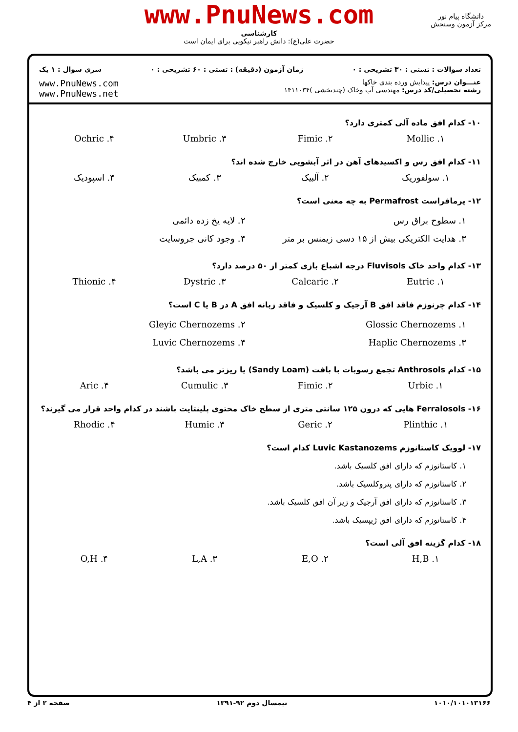www.PnuNews.com
کارشناسی
حضرت علی(ع): دانش راهبر نیکویی برای ایمان است
دانشگاه پیام نور
مرکز آزمون وسنجش
تعداد سوالات : تستی : ۳۰ تشریحی : ۰ زمان آزمون (دقیقه) : تستی : ۶۰ تشریحی : ۰ سری سوال : ۱ یک
عنـــوان درس: پیدایش ورده بندی خاکها
رشته تحصیلی/کد درس: مهندسی آب وخاک (چندبخشی )۱۴۱۱۰۳۴
www.PnuNews.com
www.PnuNews.net
۱۰- کدام افق ماده آلی کمتری دارد؟
۱. Mollic ۲. Fimic ۳. Umbric ۴. Ochric
۱۱- کدام افق رس و اکسیدهای آهن در اثر آبشویی خارج شده اند؟
۱. سولفوریک ۲. آلبیک ۳. کمبیک ۴. اسپودیک
۱۲- پرمافراست Permafrost به چه معنی است؟
۱. سطوح براق رس ۲. لایه یخ زده دائمی
۳. هدایت الکتریکی بیش از ۱۵ دسی زیمنس بر متر
۴. وجود کانی جروسایت
۱۳- کدام واحد خاک Fluvisols درجه اشباع بازی کمتر از ۵۰ درصد دارد؟
۱. Eutric ۲. Calcaric ۳. Dystric ۴. Thionic
۱۴- کدام چرنوزم فاقد افق B آرجیک و کلسیک و فاقد زبانه افق A در B یا C است؟
۱. Glossic Chernozems ۲. Gleyic Chernozems
۳. Haplic Chernozems ۴. Luvic Chernozems
۱۵- کدام Anthrosols تجمع رسوبات با بافت (Sandy Loam) یا ریزتر می باشد؟
۱. Urbic ۲. Fimic ۳. Cumulic ۴. Aric
۱۶- Ferralosols هایی که درون ۱۲۵ سانتی متری از سطح خاک محتوی پلینتایت باشند در کدام واحد قرار می گیرند؟
۱. Plinthic ۲. Geric ۳. Humic ۴. Rhodic
۱۷- لوویک کاستانوزم Luvic Kastanozems کدام است؟
۱. کاستانوزم که دارای افق کلسیک باشد.
۲. کاستانوزم که دارای پتروکلسیک باشد.
۳. کاستانوزم که دارای افق آرجیک و زیر آن افق کلسیک باشد.
۴. کاستانوزم که دارای افق ژیپسیک باشد.
۱۸- کدام گزینه افق آلی است؟
۱. H,B ۲. E,O ۳. L,A ۴. O,H
۱۰۱۰/۱۰۱۰۱۳۱۶۶ نیمسال دوم ۹۲-۱۳۹۱ صفحه ۲ از ۴